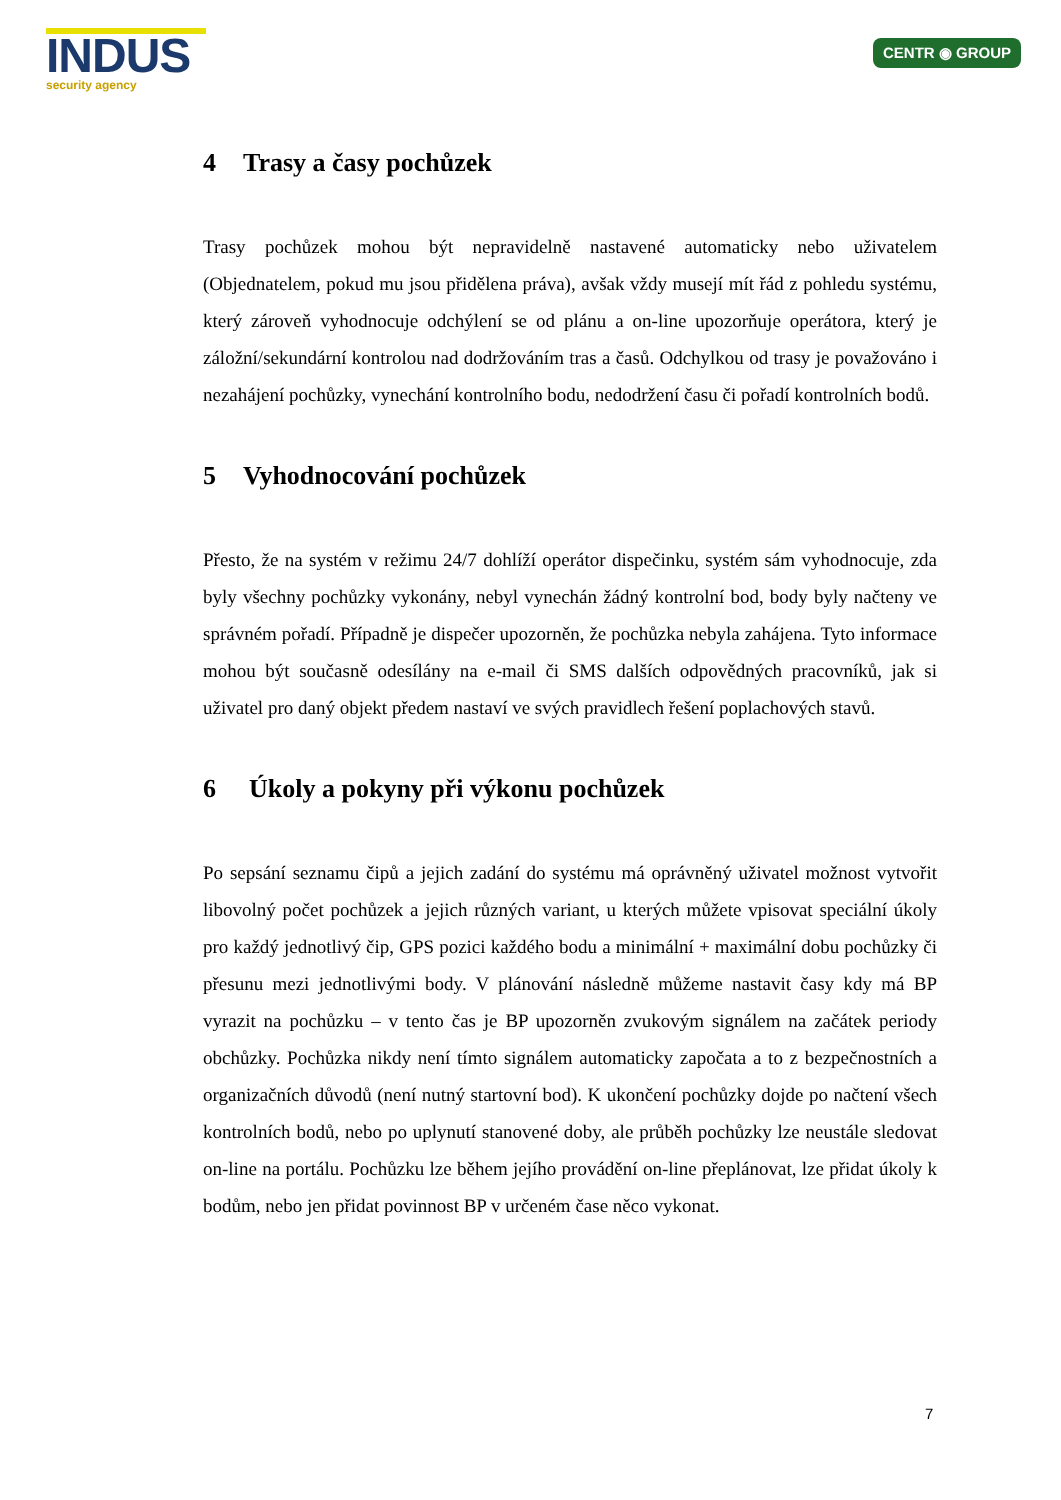INDUS
security agency
CENTR ◉ GROUP
4 Trasy a časy pochůzek
Trasy pochůzek mohou být nepravidelně nastavené automaticky nebo uživatelem (Objednatelem, pokud mu jsou přidělena práva), avšak vždy musejí mít řád z pohledu systému, který zároveň vyhodnocuje odchýlení se od plánu a on-line upozorňuje operátora, který je záložní/sekundární kontrolou nad dodržováním tras a časů. Odchylkou od trasy je považováno i nezahájení pochůzky, vynechání kontrolního bodu, nedodržení času či pořadí kontrolních bodů.
5 Vyhodnocování pochůzek
Přesto, že na systém v režimu 24/7 dohlíží operátor dispečinku, systém sám vyhodnocuje, zda byly všechny pochůzky vykonány, nebyl vynechán žádný kontrolní bod, body byly načteny ve správném pořadí. Případně je dispečer upozorněn, že pochůzka nebyla zahájena. Tyto informace mohou být současně odesílány na e-mail či SMS dalších odpovědných pracovníků, jak si uživatel pro daný objekt předem nastaví ve svých pravidlech řešení poplachových stavů.
6 Úkoly a pokyny při výkonu pochůzek
Po sepsání seznamu čipů a jejich zadání do systému má oprávněný uživatel možnost vytvořit libovolný počet pochůzek a jejich různých variant, u kterých můžete vpisovat speciální úkoly pro každý jednotlivý čip, GPS pozici každého bodu a minimální + maximální dobu pochůzky či přesunu mezi jednotlivými body. V plánování následně můžeme nastavit časy kdy má BP vyrazit na pochůzku – v tento čas je BP upozorněn zvukovým signálem na začátek periody obchůzky. Pochůzka nikdy není tímto signálem automaticky započata a to z bezpečnostních a organizačních důvodů (není nutný startovní bod). K ukončení pochůzky dojde po načtení všech kontrolních bodů, nebo po uplynutí stanovené doby, ale průběh pochůzky lze neustále sledovat on-line na portálu. Pochůzku lze během jejího provádění on-line přeplánovat, lze přidat úkoly k bodům, nebo jen přidat povinnost BP v určeném čase něco vykonat.
7